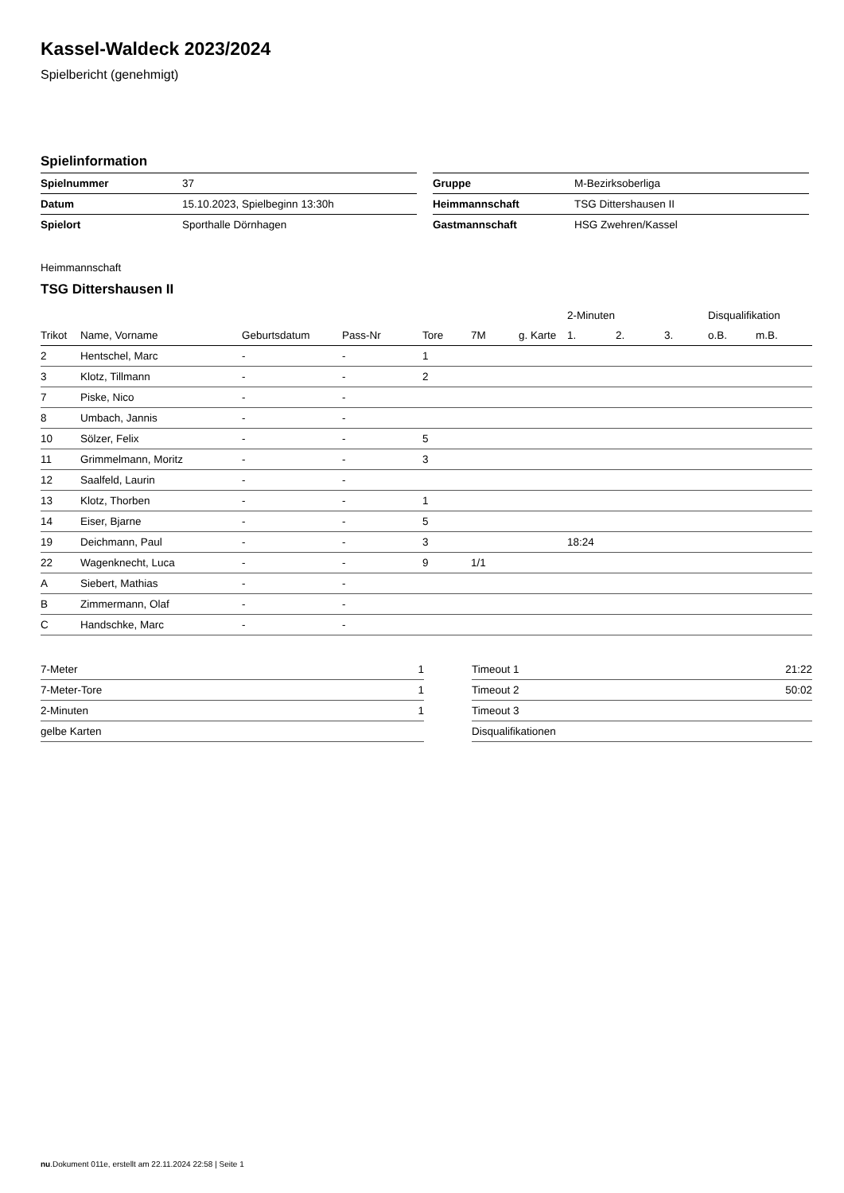Kassel-Waldeck 2023/2024
Spielbericht (genehmigt)
Spielinformation
| Spielnummer | 37 |
| Datum | 15.10.2023, Spielbeginn 13:30h |
| Spielort | Sporthalle Dörnhagen |
| Gruppe | M-Bezirksoberliga |
| Heimmannschaft | TSG Dittershausen II |
| Gastmannschaft | HSG Zwehren/Kassel |
Heimmannschaft
TSG Dittershausen II
| | | | | | | | 2-Minuten | | | Disqualifikation | |
| --- | --- | --- | --- | --- | --- | --- | --- | --- | --- | --- | --- |
| Trikot | Name, Vorname | Geburtsdatum | Pass-Nr | Tore | 7M | g. Karte | 1. | 2. | 3. | o.B. | m.B. |
| 2 | Hentschel, Marc | - | - | 1 | | | | | | | |
| 3 | Klotz, Tillmann | - | - | 2 | | | | | | | |
| 7 | Piske, Nico | - | - | | | | | | | | |
| 8 | Umbach, Jannis | - | - | | | | | | | | |
| 10 | Sölzer, Felix | - | - | 5 | | | | | | | |
| 11 | Grimmelmann, Moritz | - | - | 3 | | | | | | | |
| 12 | Saalfeld, Laurin | - | - | | | | | | | | |
| 13 | Klotz, Thorben | - | - | 1 | | | | | | | |
| 14 | Eiser, Bjarne | - | - | 5 | | | | | | | |
| 19 | Deichmann, Paul | - | - | 3 | | | 18:24 | | | | |
| 22 | Wagenknecht, Luca | - | - | 9 | 1/1 | | | | | | |
| A | Siebert, Mathias | - | - | | | | | | | | |
| B | Zimmermann, Olaf | - | - | | | | | | | | |
| C | Handschke, Marc | - | - | | | | | | | | |
| 7-Meter | 1 |
| 7-Meter-Tore | 1 |
| 2-Minuten | 1 |
| gelbe Karten | |
| Timeout 1 | 21:22 |
| Timeout 2 | 50:02 |
| Timeout 3 | |
| Disqualifikationen | |
nu.Dokument 011e, erstellt am 22.11.2024 22:58 | Seite 1